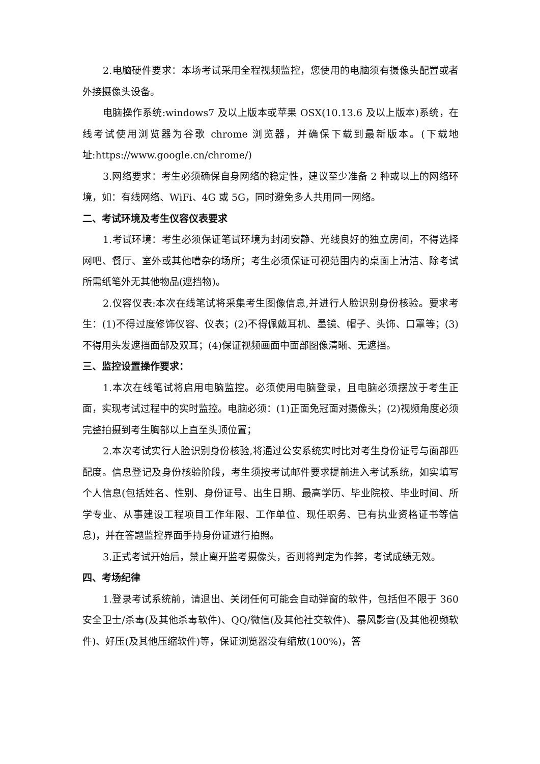2.电脑硬件要求：本场考试采用全程视频监控，您使用的电脑须有摄像头配置或者外接摄像头设备。
电脑操作系统:windows7 及以上版本或苹果 OSX(10.13.6 及以上版本)系统，在线考试使用浏览器为谷歌 chrome 浏览器，并确保下载到最新版本。(下载地址:https://www.google.cn/chrome/)
3.网络要求：考生必须确保自身网络的稳定性，建议至少准备 2 种或以上的网络环境，如：有线网络、WiFi、4G 或 5G，同时避免多人共用同一网络。
二、考试环境及考生仪容仪表要求
1.考试环境：考生必须保证笔试环境为封闭安静、光线良好的独立房间，不得选择网吧、餐厅、室外或其他嘈杂的场所；考生必须保证可视范围内的桌面上清洁、除考试所需纸笔外无其他物品(遮挡物)。
2.仪容仪表:本次在线笔试将采集考生图像信息,并进行人脸识别身份核验。要求考生：(1)不得过度修饰仪容、仪表；(2)不得佩戴耳机、墨镜、帽子、头饰、口罩等；(3)不得用头发遮挡面部及双耳；(4)保证视频画面中面部图像清晰、无遮挡。
三、监控设置操作要求：
1.本次在线笔试将启用电脑监控。必须使用电脑登录，且电脑必须摆放于考生正面，实现考试过程中的实时监控。电脑必须：(1)正面免冠面对摄像头；(2)视频角度必须完整拍摄到考生胸部以上直至头顶位置；
2.本次考试实行人脸识别身份核验,将通过公安系统实时比对考生身份证号与面部匹配度。信息登记及身份核验阶段，考生须按考试邮件要求提前进入考试系统，如实填写个人信息(包括姓名、性别、身份证号、出生日期、最高学历、毕业院校、毕业时间、所学专业、从事建设工程项目工作年限、工作单位、现任职务、已有执业资格证书等信息)，并在答题监控界面手持身份证进行拍照。
3.正式考试开始后，禁止离开监考摄像头，否则将判定为作弊，考试成绩无效。
四、考场纪律
1.登录考试系统前，请退出、关闭任何可能会自动弹窗的软件，包括但不限于 360 安全卫士/杀毒(及其他杀毒软件)、QQ/微信(及其他社交软件)、暴风影音(及其他视频软件)、好压(及其他压缩软件)等，保证浏览器没有缩放(100%)，答